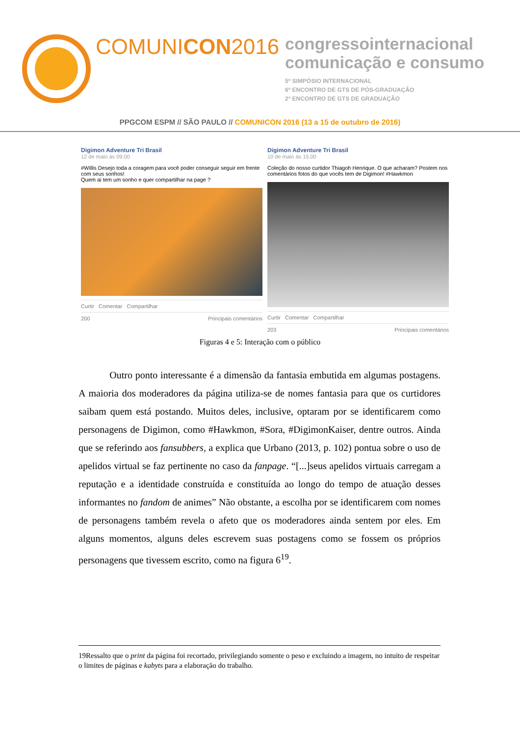COMUNICON2016
congressointernacional
comunicação e consumo
5º SIMPÓSIO INTERNACIONAL
6º ENCONTRO DE GTS DE PÓS-GRADUAÇÃO
2º ENCONTRO DE GTS DE GRADUAÇÃO
PPGCOM ESPM // SÃO PAULO // COMUNICON 2016 (13 a 15 de outubro de 2016)
Digimon Adventure Tri Brasil
12 de maio às 09:00
#Willis Desejo toda a coragem para você poder conseguir seguir em frente com seus sonhos!
Quem ai tem um sonho e quer compartilhar na page ?
Curtir Comentar Compartilhar
200 Principais comentários
Digimon Adventure Tri Brasil
10 de maio às 15:00
Coleção do nosso curtidor Thiagoh Henrique. O que acharam? Postem nos comentários fotos do que vocês tem de Digimon! #Hawkmon
Curtir Comentar Compartilhar
203 Principais comentários
Figuras 4 e 5: Interação com o público
Outro ponto interessante é a dimensão da fantasia embutida em algumas postagens. A maioria dos moderadores da página utiliza-se de nomes fantasia para que os curtidores saibam quem está postando. Muitos deles, inclusive, optaram por se identificarem como personagens de Digimon, como #Hawkmon, #Sora, #DigimonKaiser, dentre outros. Ainda que se referindo aos fansubbers, a explica que Urbano (2013, p. 102) pontua sobre o uso de apelidos virtual se faz pertinente no caso da fanpage. “[...]seus apelidos virtuais carregam a reputação e a identidade construída e constituída ao longo do tempo de atuação desses informantes no fandom de animes” Não obstante, a escolha por se identificarem com nomes de personagens também revela o afeto que os moderadores ainda sentem por eles. Em alguns momentos, alguns deles escrevem suas postagens como se fossem os próprios personagens que tivessem escrito, como na figura 6<sup>19</sup>.
19Ressalto que o print da página foi recortado, privilegiando somente o peso e excluindo a imagem, no intuito de respeitar o limites de páginas e kabyts para a elaboração do trabalho.